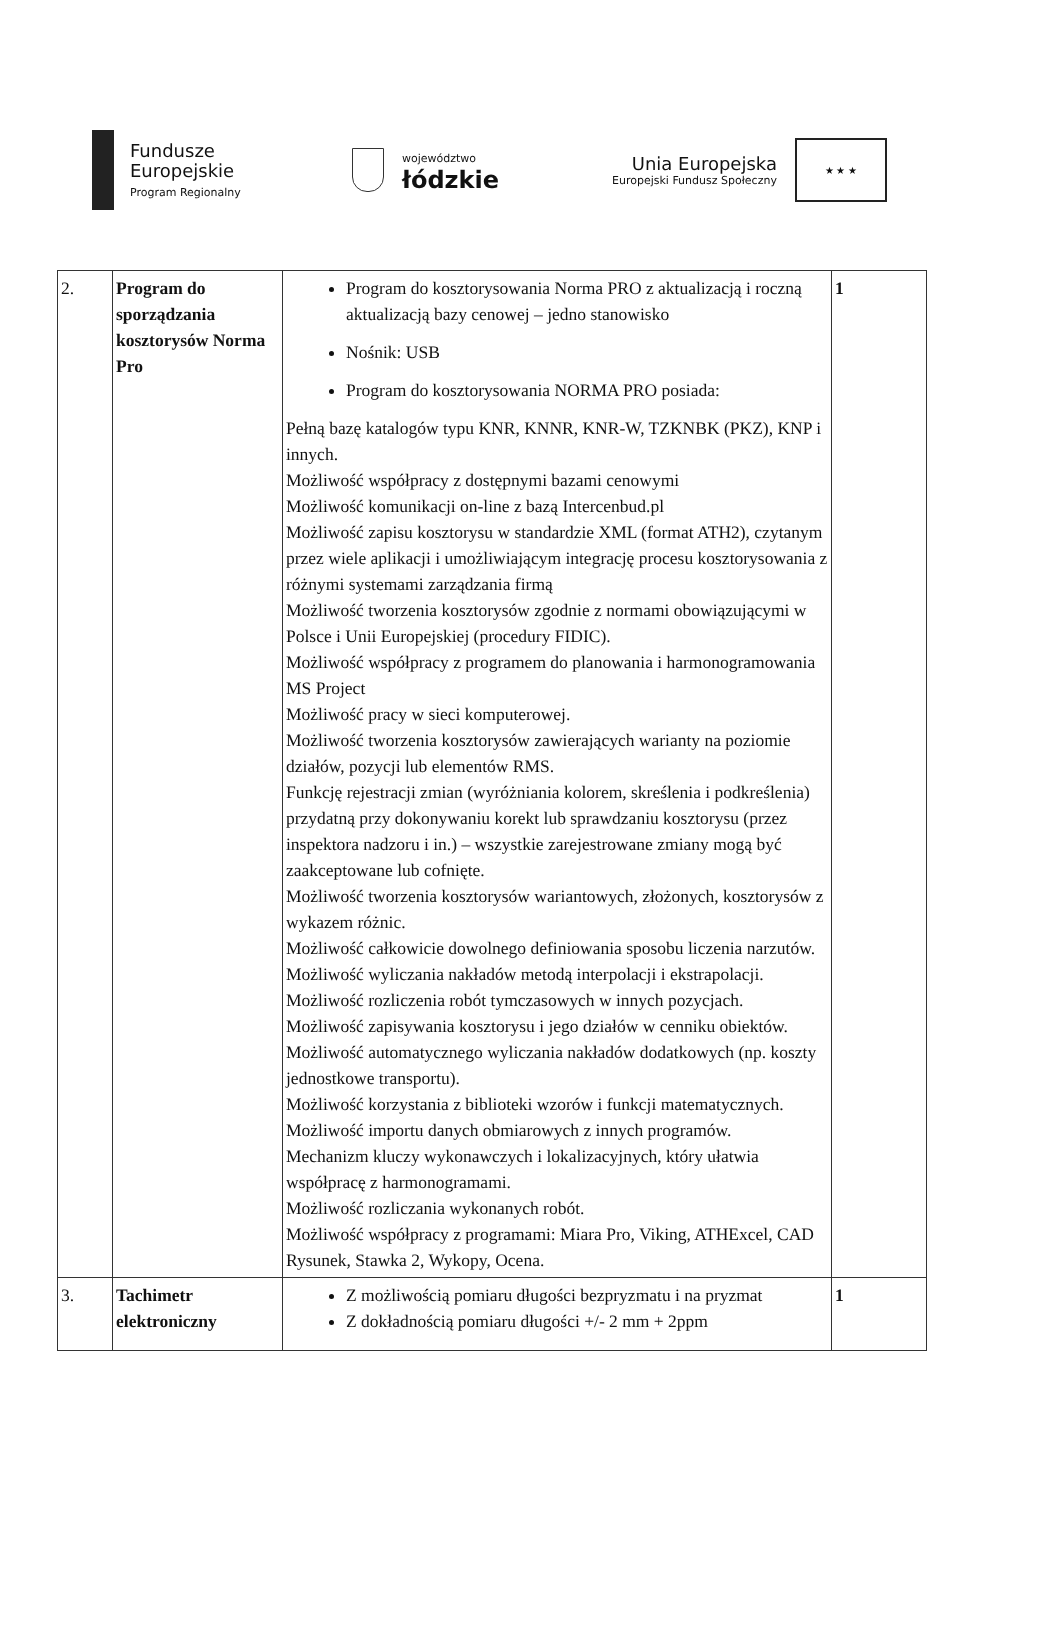Fundusze
Europejskie
Program Regionalny
województwo
łódzkie
Unia Europejska
Europejski Fundusz Społeczny
★ ★ ★
| 2. | Program do sporządzania kosztorysów Norma Pro | Program do kosztorysowania Norma PRO z aktualizacją i roczną aktualizacją bazy cenowej – jedno stanowisko Nośnik: USB Program do kosztorysowania NORMA PRO posiada: Pełną bazę katalogów typu KNR, KNNR, KNR-W, TZKNBK (PKZ), KNP i innych. Możliwość współpracy z dostępnymi bazami cenowymi Możliwość komunikacji on-line z bazą Intercenbud.pl Możliwość zapisu kosztorysu w standardzie XML (format ATH2), czytanym przez wiele aplikacji i umożliwiającym integrację procesu kosztorysowania z różnymi systemami zarządzania firmą Możliwość tworzenia kosztorysów zgodnie z normami obowiązującymi w Polsce i Unii Europejskiej (procedury FIDIC). Możliwość współpracy z programem do planowania i harmonogramowania MS Project Możliwość pracy w sieci komputerowej. Możliwość tworzenia kosztorysów zawierających warianty na poziomie działów, pozycji lub elementów RMS. Funkcję rejestracji zmian (wyróżniania kolorem, skreślenia i podkreślenia) przydatną przy dokonywaniu korekt lub sprawdzaniu kosztorysu (przez inspektora nadzoru i in.) – wszystkie zarejestrowane zmiany mogą być zaakceptowane lub cofnięte. Możliwość tworzenia kosztorysów wariantowych, złożonych, kosztorysów z wykazem różnic. Możliwość całkowicie dowolnego definiowania sposobu liczenia narzutów. Możliwość wyliczania nakładów metodą interpolacji i ekstrapolacji. Możliwość rozliczenia robót tymczasowych w innych pozycjach. Możliwość zapisywania kosztorysu i jego działów w cenniku obiektów. Możliwość automatycznego wyliczania nakładów dodatkowych (np. koszty jednostkowe transportu). Możliwość korzystania z biblioteki wzorów i funkcji matematycznych. Możliwość importu danych obmiarowych z innych programów. Mechanizm kluczy wykonawczych i lokalizacyjnych, który ułatwia współpracę z harmonogramami. Możliwość rozliczania wykonanych robót. Możliwość współpracy z programami: Miara Pro, Viking, ATHExcel, CAD Rysunek, Stawka 2, Wykopy, Ocena. | 1 |
| 3. | Tachimetr elektroniczny | Z możliwością pomiaru długości bezpryzmatu i na pryzmat Z dokładnością pomiaru długości +/- 2 mm + 2ppm | 1 |